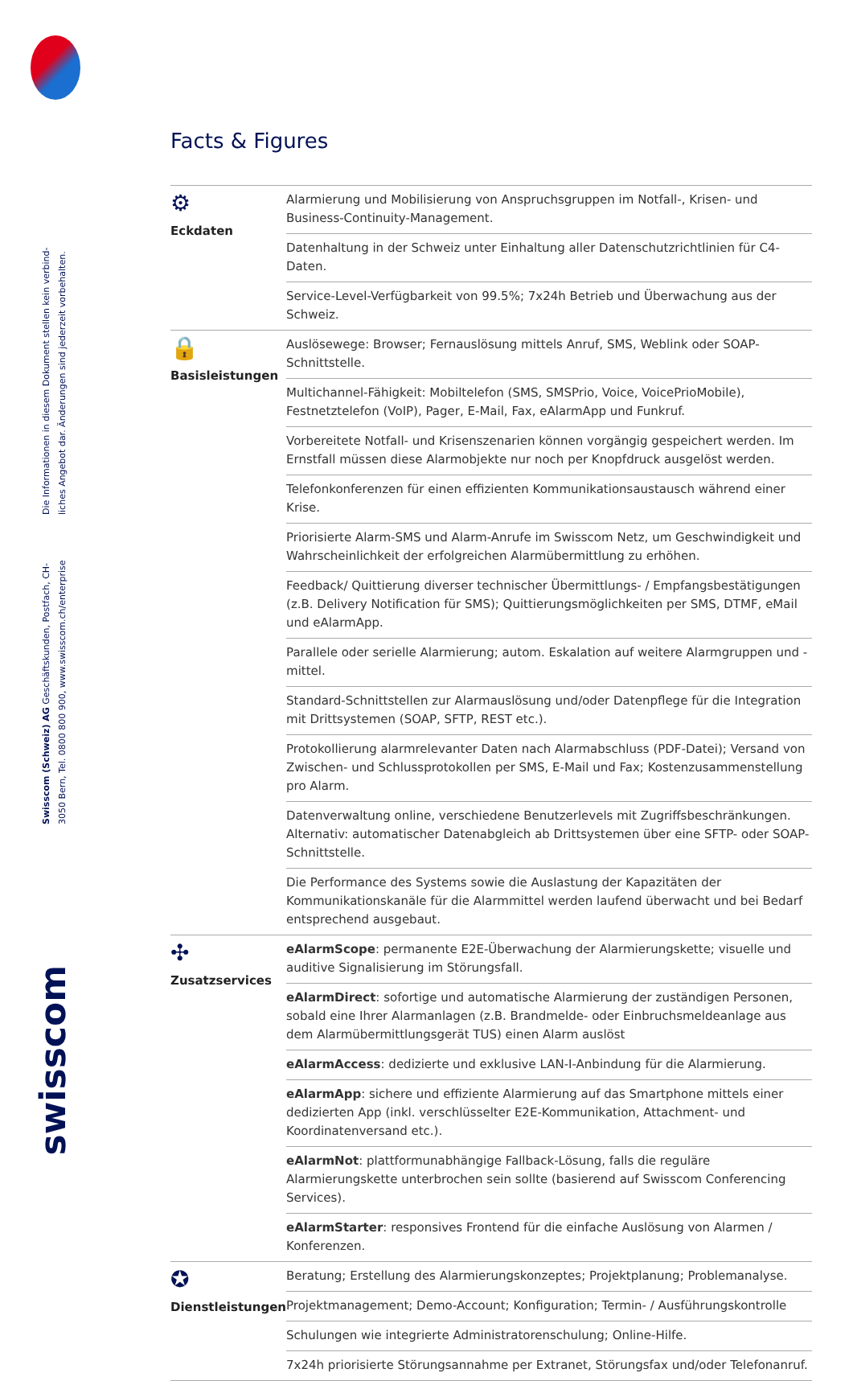Die Informationen in diesem Dokument stellen kein verbind-liches Angebot dar. Änderungen sind jederzeit vorbehalten.
Swisscom (Schweiz) AG Geschäftskunden, Postfach, CH-3050 Bern, Tel. 0800 800 900, www.swisscom.ch/enterprise
swisscom
Facts & Figures
| ⚙ Eckdaten | Alarmierung und Mobilisierung von Anspruchsgruppen im Notfall-, Krisen- und Business-Continuity-Management. |
| | Datenhaltung in der Schweiz unter Einhaltung aller Datenschutzrichtlinien für C4-Daten. |
| | Service-Level-Verfügbarkeit von 99.5%; 7x24h Betrieb und Überwachung aus der Schweiz. |
| 🔒 Basisleistungen | Auslösewege: Browser; Fernauslösung mittels Anruf, SMS, Weblink oder SOAP-Schnittstelle. |
| | Multichannel-Fähigkeit: Mobiltelefon (SMS, SMSPrio, Voice, VoicePrioMobile), Festnetztelefon (VoIP), Pager, E-Mail, Fax, eAlarmApp und Funkruf. |
| | Vorbereitete Notfall- und Krisenszenarien können vorgängig gespeichert werden. Im Ernstfall müssen diese Alarmobjekte nur noch per Knopfdruck ausgelöst werden. |
| | Telefonkonferenzen für einen effizienten Kommunikationsaustausch während einer Krise. |
| | Priorisierte Alarm-SMS und Alarm-Anrufe im Swisscom Netz, um Geschwindigkeit und Wahrscheinlichkeit der erfolgreichen Alarmübermittlung zu erhöhen. |
| | Feedback/ Quittierung diverser technischer Übermittlungs- / Empfangsbestätigungen (z.B. Delivery Notification für SMS); Quittierungsmöglichkeiten per SMS, DTMF, eMail und eAlarmApp. |
| | Parallele oder serielle Alarmierung; autom. Eskalation auf weitere Alarmgruppen und -mittel. |
| | Standard-Schnittstellen zur Alarmauslösung und/oder Datenpflege für die Integration mit Drittsystemen (SOAP, SFTP, REST etc.). |
| | Protokollierung alarmrelevanter Daten nach Alarmabschluss (PDF-Datei); Versand von Zwischen- und Schlussprotokollen per SMS, E-Mail und Fax; Kostenzusammenstellung pro Alarm. |
| | Datenverwaltung online, verschiedene Benutzerlevels mit Zugriffsbeschränkungen. Alternativ: automatischer Datenabgleich ab Drittsystemen über eine SFTP- oder SOAP-Schnittstelle. |
| | Die Performance des Systems sowie die Auslastung der Kapazitäten der Kommunikationskanäle für die Alarmmittel werden laufend überwacht und bei Bedarf entsprechend ausgebaut. |
| ✣ Zusatzservices | eAlarmScope : permanente E2E-Überwachung der Alarmierungskette; visuelle und auditive Signalisierung im Störungsfall. |
| | eAlarmDirect : sofortige und automatische Alarmierung der zuständigen Personen, sobald eine Ihrer Alarmanlagen (z.B. Brandmelde- oder Einbruchsmeldeanlage aus dem Alarmübermittlungsgerät TUS) einen Alarm auslöst |
| | eAlarmAccess : dedizierte und exklusive LAN-I-Anbindung für die Alarmierung. |
| | eAlarmApp : sichere und effiziente Alarmierung auf das Smartphone mittels einer dedizierten App (inkl. verschlüsselter E2E-Kommunikation, Attachment- und Koordinatenversand etc.). |
| | eAlarmNot : plattformunabhängige Fallback-Lösung, falls die reguläre Alarmierungskette unterbrochen sein sollte (basierend auf Swisscom Conferencing Services). |
| | eAlarmStarter : responsives Frontend für die einfache Auslösung von Alarmen / Konferenzen. |
| ✪ Dienstleistungen | Beratung; Erstellung des Alarmierungskonzeptes; Projektplanung; Problemanalyse. |
| | Projektmanagement; Demo-Account; Konfiguration; Termin- / Ausführungskontrolle |
| | Schulungen wie integrierte Administratorenschulung; Online-Hilfe. |
| | 7x24h priorisierte Störungsannahme per Extranet, Störungsfax und/oder Telefonanruf. |